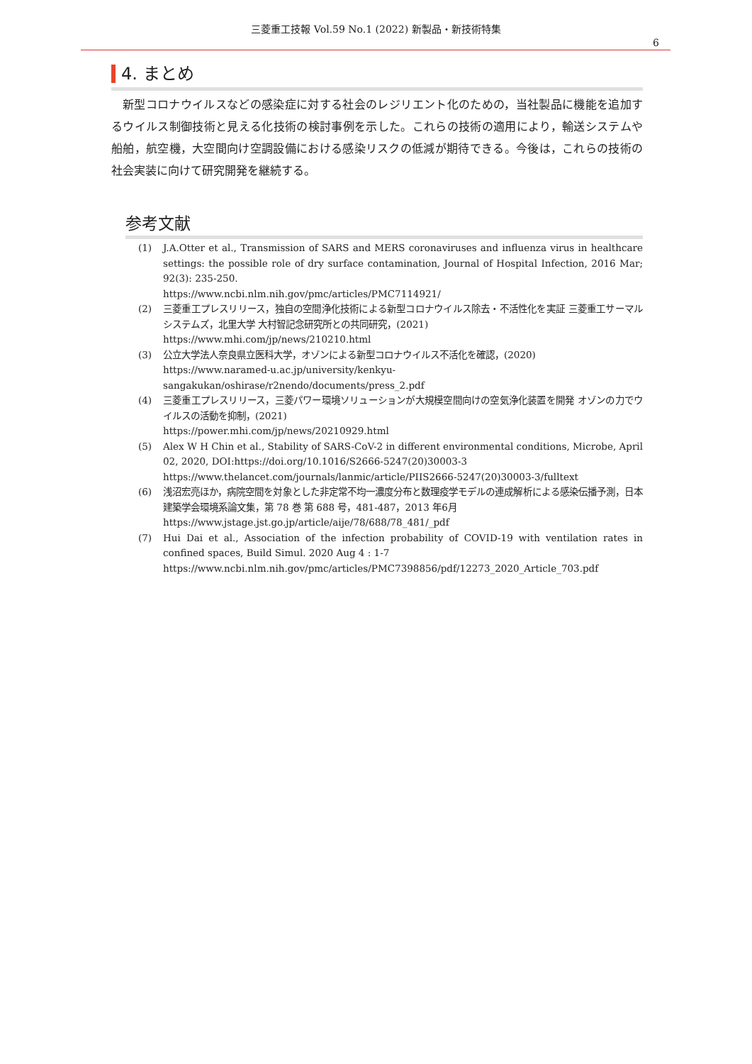三菱重工技報 Vol.59 No.1 (2022) 新製品・新技術特集
6
4. まとめ
新型コロナウイルスなどの感染症に対する社会のレジリエント化のための，当社製品に機能を追加するウイルス制御技術と見える化技術の検討事例を示した。これらの技術の適用により，輸送システムや船舶，航空機，大空間向け空調設備における感染リスクの低減が期待できる。今後は，これらの技術の社会実装に向けて研究開発を継続する。
参考文献
(1) J.A.Otter et al., Transmission of SARS and MERS coronaviruses and influenza virus in healthcare settings: the possible role of dry surface contamination, Journal of Hospital Infection, 2016 Mar; 92(3): 235-250.
https://www.ncbi.nlm.nih.gov/pmc/articles/PMC7114921/
(2) 三菱重工プレスリリース，独自の空間浄化技術による新型コロナウイルス除去・不活性化を実証 三菱重工サーマルシステムズ，北里大学 大村智記念研究所との共同研究，(2021)
https://www.mhi.com/jp/news/210210.html
(3) 公立大学法人奈良県立医科大学，オゾンによる新型コロナウイルス不活化を確認，(2020)
https://www.naramed-u.ac.jp/university/kenkyu-sangakukan/oshirase/r2nendo/documents/press_2.pdf
(4) 三菱重工プレスリリース，三菱パワー環境ソリューションが大規模空間向けの空気浄化装置を開発 オゾンの力でウイルスの活動を抑制，(2021)
https://power.mhi.com/jp/news/20210929.html
(5) Alex W H Chin et al., Stability of SARS-CoV-2 in different environmental conditions, Microbe, April 02, 2020, DOI:https://doi.org/10.1016/S2666-5247(20)30003-3
https://www.thelancet.com/journals/lanmic/article/PIIS2666-5247(20)30003-3/fulltext
(6) 浅沼宏亮ほか，病院空間を対象とした非定常不均一濃度分布と数理疫学モデルの連成解析による感染伝播予測，日本建築学会環境系論文集，第 78 巻 第 688 号，481-487，2013 年6月
https://www.jstage.jst.go.jp/article/aije/78/688/78_481/_pdf
(7) Hui Dai et al., Association of the infection probability of COVID-19 with ventilation rates in confined spaces, Build Simul. 2020 Aug 4 : 1-7
https://www.ncbi.nlm.nih.gov/pmc/articles/PMC7398856/pdf/12273_2020_Article_703.pdf